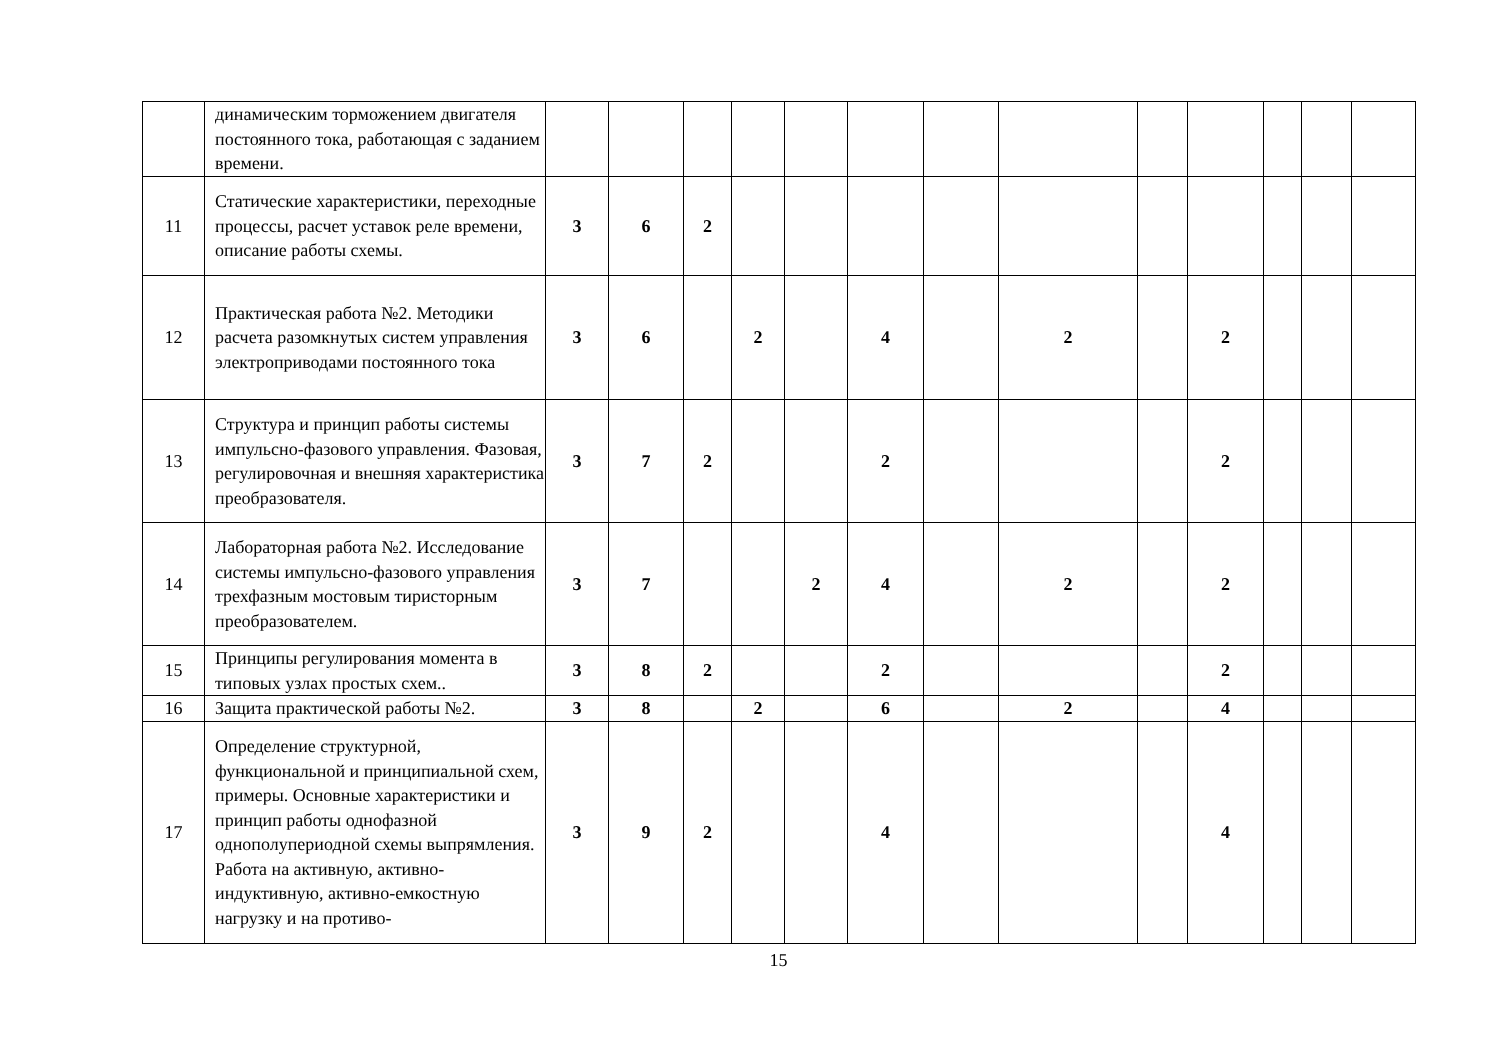| | динамическим торможением двигателя постоянного тока, работающая с заданием времени. | | | | | | | | | | | | | |
| 11 | Статические характеристики, переходные процессы, расчет уставок реле времени, описание работы схемы. | 3 | 6 | 2 | | | | | | | | | | |
| 12 | Практическая работа №2. Методики расчета разомкнутых систем управления электроприводами постоянного тока | 3 | 6 | | 2 | | 4 | | 2 | | 2 | | | |
| 13 | Структура и принцип работы системы импульсно-фазового управления. Фазовая, регулировочная и внешняя характеристика преобразователя. | 3 | 7 | 2 | | | 2 | | | | 2 | | | |
| 14 | Лабораторная работа №2. Исследование системы импульсно-фазового управления трехфазным мостовым тиристорным преобразователем. | 3 | 7 | | | 2 | 4 | | 2 | | 2 | | | |
| 15 | Принципы регулирования момента в типовых узлах простых схем.. | 3 | 8 | 2 | | | 2 | | | | 2 | | | |
| 16 | Защита практической работы №2. | 3 | 8 | | 2 | | 6 | | 2 | | 4 | | | |
| 17 | Определение структурной, функциональной и принципиальной схем, примеры. Основные характеристики и принцип работы однофазной однополупериодной схемы выпрямления. Работа на активную, активно-индуктивную, активно-емкостную нагрузку и на противо- | 3 | 9 | 2 | | | 4 | | | | 4 | | | |
15